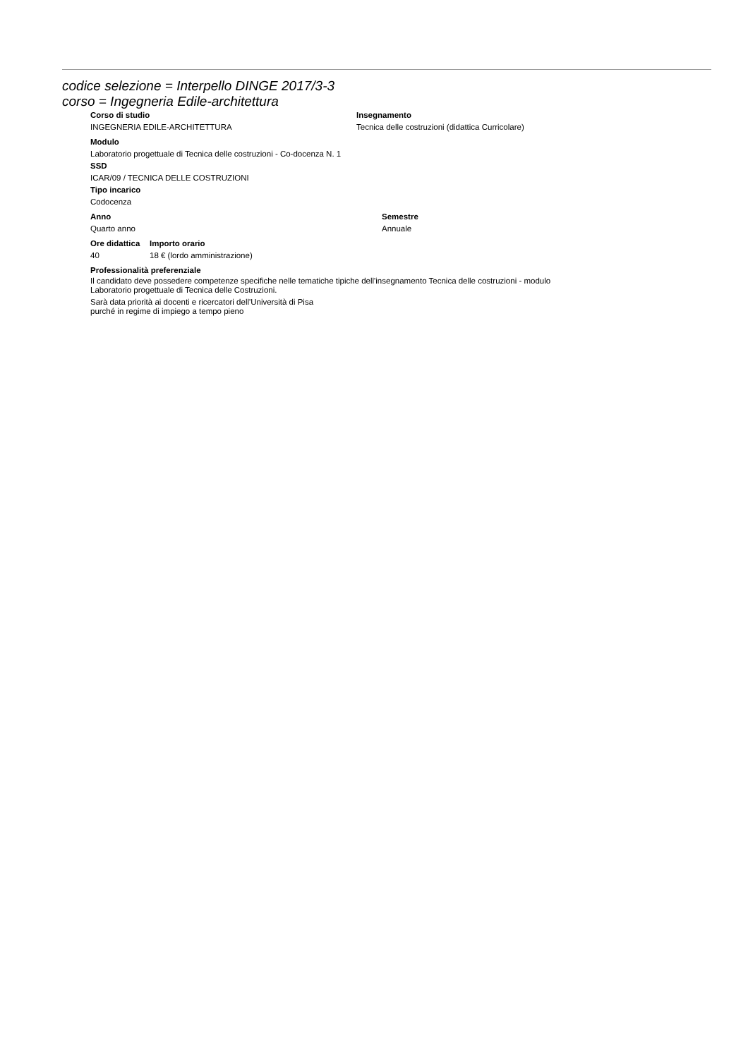codice selezione = Interpello DINGE 2017/3-3
corso = Ingegneria Edile-architettura
| Corso di studio | Insegnamento |
| --- | --- |
| INGEGNERIA EDILE-ARCHITETTURA | Tecnica delle costruzioni (didattica Curricolare) |
Modulo
Laboratorio progettuale di Tecnica delle costruzioni - Co-docenza N. 1
SSD
ICAR/09 / TECNICA DELLE COSTRUZIONI
Tipo incarico
Codocenza
| Anno | Semestre |
| --- | --- |
| Quarto anno | Annuale |
| Ore didattica | Importo orario |
| --- | --- |
| 40 | 18 € (lordo amministrazione) |
Professionalità preferenziale
Il candidato deve possedere competenze specifiche nelle tematiche tipiche dell'insegnamento Tecnica delle costruzioni - modulo
Laboratorio progettuale di Tecnica delle Costruzioni.
Sarà data priorità ai docenti e ricercatori dell'Università di Pisa
purché in regime di impiego a tempo pieno